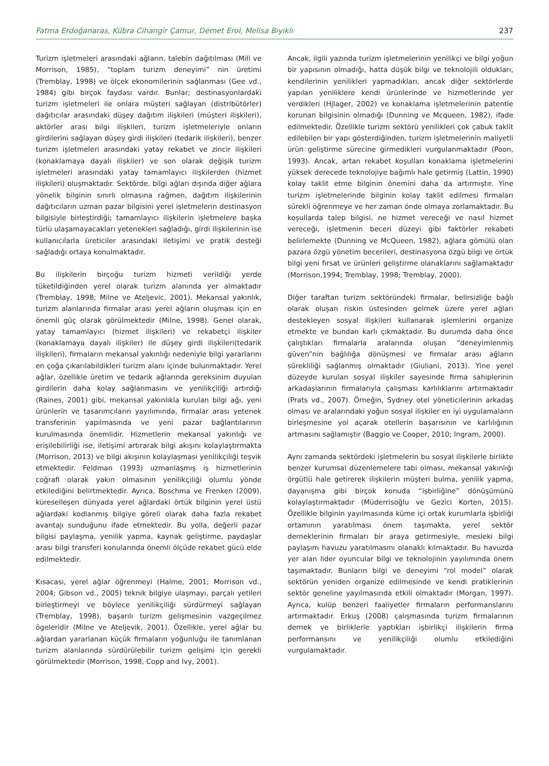Fatma Erdoğanaras, Kübra Cihangir Çamur, Demet Erol, Melisa Bıyıklı 237
Turizm işletmeleri arasındaki ağların, talebin dağıtılması (Mill ve Morrison, 1985), “toplam turizm deneyimi” nin üretimi (Tremblay, 1998) ve ölçek ekonomilerinin sağlanması (Gee vd., 1984) gibi birçok faydası vardır. Bunlar; destinasyonlardaki turizm işletmeleri ile onlara müşteri sağlayan (distribütörler) dağıtıcılar arasındaki düşey dağıtım ilişkileri (müşteri ilişkileri), aktörler arası bilgi ilişkileri, turizm işletmeleriyle onların girdilerini sağlayan düşey girdi ilişkileri (tedarik ilişkileri), benzer turizm işletmeleri arasındaki yatay rekabet ve zincir ilişkileri (konaklamaya dayalı ilişkiler) ve son olarak değişik turizm işletmeleri arasındaki yatay tamamlayıcı ilişkilerden (hizmet ilişkileri) oluşmaktadır. Sektörde, bilgi ağları dışında diğer ağlara yönelik bilginin sınırlı olmasına rağmen, dağıtım ilişkilerinin dağıtıcıların uzman pazar bilgisini yerel işletmelerin destinasyon bilgisiyle birleştirdiği; tamamlayıcı ilişkilerin işletmelere başka türlü ulaşamayacakları yetenekleri sağladığı, girdi ilişkilerinin ise kullanıcılarla üreticiler arasındaki iletişimi ve pratik desteği sağladığı ortaya konulmaktadır.
Bu ilişkilerin birçoğu turizm hizmeti verildiği yerde tüketildiğinden yerel olarak turizm alanında yer almaktadır (Tremblay, 1998; Milne ve Ateljevic, 2001). Mekansal yakınlık, turizm alanlarında firmalar arası yerel ağların oluşması için en önemli güç olarak görülmektedir (Milne, 1998). Genel olarak, yatay tamamlayıcı (hizmet ilişkileri) ve rekabetçi ilişkiler (konaklamaya dayalı ilişkiler) ile düşey girdi ilişkileri(tedarik ilişkileri), firmaların mekansal yakınlığı nedeniyle bilgi yararlarını en çoğa çıkarılabildikleri turizm alanı içinde bulunmaktadır. Yerel ağlar, özellikle üretim ve tedarik ağlarında gereksinim duyulan girdilerin daha kolay sağlanmasını ve yenilikçiliği artırdığı (Raines, 2001) gibi, mekansal yakınlıkla kurulan bilgi ağı, yeni ürünlerin ve tasarımcıların yayılımında, firmalar arası yetenek transferinin yapılmasında ve yeni pazar bağlantılarının kurulmasında önemlidir. Hizmetlerin mekansal yakınlığı ve erişilebilirliği ise, iletişimi artırarak bilgi akışını kolaylaştırmakta (Morrison, 2013) ve bilgi akışının kolaylaşması yenilikçiliği teşvik etmektedir. Feldman (1993) uzmanlaşmış iş hizmetlerinin coğrafi olarak yakın olmasının yenilikçiliği olumlu yönde etkilediğini belirtmektedir. Ayrıca, Boschma ve Frenken (2009), küreselleşen dünyada yerel ağlardaki örtük bilginin yerel üstü ağlardaki kodlanmış bilgiye göreli olarak daha fazla rekabet avantajı sunduğunu ifade etmektedir. Bu yolla, değerli pazar bilgisi paylaşma, yenilik yapma, kaynak geliştirme, paydaşlar arası bilgi transferi konularında önemli ölçüde rekabet gücü elde edilmektedir.
Kısacası, yerel ağlar öğrenmeyi (Halme, 2001; Morrison vd., 2004; Gibson vd., 2005) teknik bilgiye ulaşmayı, parçalı yetileri birleştirmeyi ve böylece yenilikçiliği sürdürmeyi sağlayan (Tremblay, 1998), başarılı turizm gelişmesinin vazgeçilmez ögeleridir (Milne ve Ateljevik, 2001). Özellikle, yerel ağlar bu ağlardan yararlanan küçük firmaların yoğunluğu ile tanımlanan turizm alanlarında sürdürülebilir turizm gelişimi için gerekli görülmektedir (Morrison, 1998, Copp and Ivy, 2001).
Ancak, ilgili yazında turizm işletmelerinin yenilikçi ve bilgi yoğun bir yapısının olmadığı, hatta düşük bilgi ve teknolojili oldukları, kendilerinin yenilikleri yapmadıkları, ancak diğer sektörlerde yapılan yeniliklere kendi ürünlerinde ve hizmetlerinde yer verdikleri (Hjlager, 2002) ve konaklama işletmelerinin patentle korunan bilgisinin olmadığı (Dunning ve Mcqueen, 1982), ifade edilmektedir. Özellikle turizm sektörü yenilikleri çok çabuk taklit edilebilen bir yapı gösterdiğinden, turizm işletmelerinin maliyetli ürün geliştirme sürecine girmedikleri vurgulanmaktadır (Poon, 1993). Ancak, artan rekabet koşulları konaklama işletmelerini yüksek derecede teknolojiye bağımlı hale getirmiş (Lattin, 1990) kolay taklit etme bilginin önemini daha da artırmıştır. Yine turizm işletmelerinde bilginin kolay taklit edilmesi firmaları sürekli öğrenmeye ve her zaman önde olmaya zorlamaktadır. Bu koşullarda talep bilgisi, ne hizmet vereceği ve nasıl hizmet vereceği, işletmenin beceri düzeyi gibi faktörler rekabeti belirlemekte (Dunning ve McQueen, 1982), ağlara gömülü olan pazara özgü yönetim becerileri, destinasyona özgü bilgi ve örtük bilgi yeni fırsat ve ürünleri geliştirme olanaklarını sağlamaktadır (Morrison,1994; Tremblay, 1998; Tremblay, 2000).
Diğer taraftan turizm sektöründeki firmalar, belirsizliğe bağlı olarak oluşan riskin üstesinden gelmek üzere yerel ağları destekleyen sosyal ilişkileri kullanarak işlemlerini organize etmekte ve bundan karlı çıkmaktadır. Bu durumda daha önce çalıştıkları firmalarla aralarında oluşan “deneyimlenmiş güven”nin bağlılığa dönüşmesi ve firmalar arası ağların sürekliliği sağlanmış olmaktadır (Giuliani, 2013). Yine yerel düzeyde kurulan sosyal ilişkiler sayesinde firma sahiplerinin arkadaşlarının firmalarıyla çalışması karlılıklarını artırmaktadır (Prats vd., 2007). Örneğin, Sydney otel yöneticilerinin arkadaş olması ve aralarındaki yoğun sosyal ilişkiler en iyi uygulamaların birleşmesine yol açarak otellerin başarısının ve karlılığının artmasını sağlamıştır (Baggio ve Cooper, 2010; Ingram, 2000).
Aynı zamanda sektördeki işletmelerin bu sosyal ilişkilerle birlikte benzer kurumsal düzenlemelere tabi olması, mekansal yakınlığı örgütlü hale getirerek ilişkilerin müşteri bulma, yenilik yapma, dayanışma gibi birçok konuda “işbirliğine” dönüşümünü kolaylaştırmaktadır (Müderrisoğlu ve Gezici Korten, 2015). Özellikle bilginin yayılmasında küme içi ortak kurumlarla işbirliği ortamının yaratılması önem taşımakta, yerel sektör derneklerinin firmaları bir araya getirmesiyle, mesleki bilgi paylaşım havuzu yaratılmasını olanaklı kılmaktadır. Bu havuzda yer alan lider oyuncular bilgi ve teknolojinin yayılımında önem taşımaktadır. Bunların bilgi ve deneyimi “rol model” olarak sektörün yeniden organize edilmesinde ve kendi pratiklerinin sektör geneline yayılmasında etkili olmaktadır (Morgan, 1997). Ayrıca, kulüp benzeri faaliyetler firmaların performanslarını artırmaktadır. Erkuş (2008) çalışmasında turizm firmalarının dernek ve birliklerle yaptıkları işbirlikçi ilişkilerin firma performansını ve yenilikçiliği olumlu etkilediğini vurgulamaktadır.